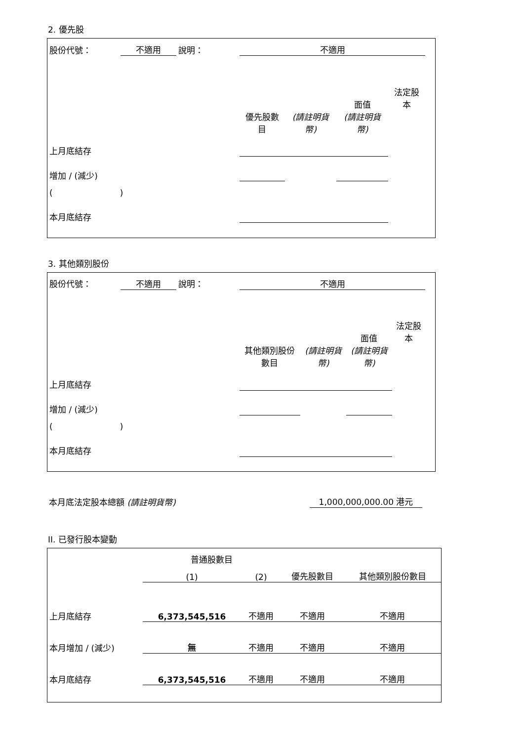2. 優先股
| 股份代號： | 不適用 | 說明： | 不適用 | | | | |
| | | | | | 面值 | 法定股本 | |
| | | | 優先股數目 | (請註明貨幣) | (請註明貨幣) | | |
| 上月底結存 | | | | | | | |
| 增加 / (減少) | | | | | | | |
| ( ) | | | | | | | |
| 本月底結存 | | | | | | | |
3. 其他類別股份
| 股份代號： | 不適用 | 說明： | 不適用 | | | | |
| | | | | | 面值 | 法定股本 | |
| | | | 其他類別股份數目 | (請註明貨幣) | (請註明貨幣) | | |
| 上月底結存 | | | | | | | |
| 增加 / (減少) | | | | | | | |
| ( ) | | | | | | | |
| 本月底結存 | | | | | | | |
| 本月底法定股本總額 (請註明貨幣) | 1,000,000,000.00 港元 |
II. 已發行股本變動
| | 普通股數目 | | | |
| | (1) | (2) | 優先股數目 | 其他類別股份數目 |
| 上月底結存 | 6,373,545,516 | 不適用 | 不適用 | 不適用 |
| 本月增加 / (減少) | 無 | 不適用 | 不適用 | 不適用 |
| 本月底結存 | 6,373,545,516 | 不適用 | 不適用 | 不適用 |